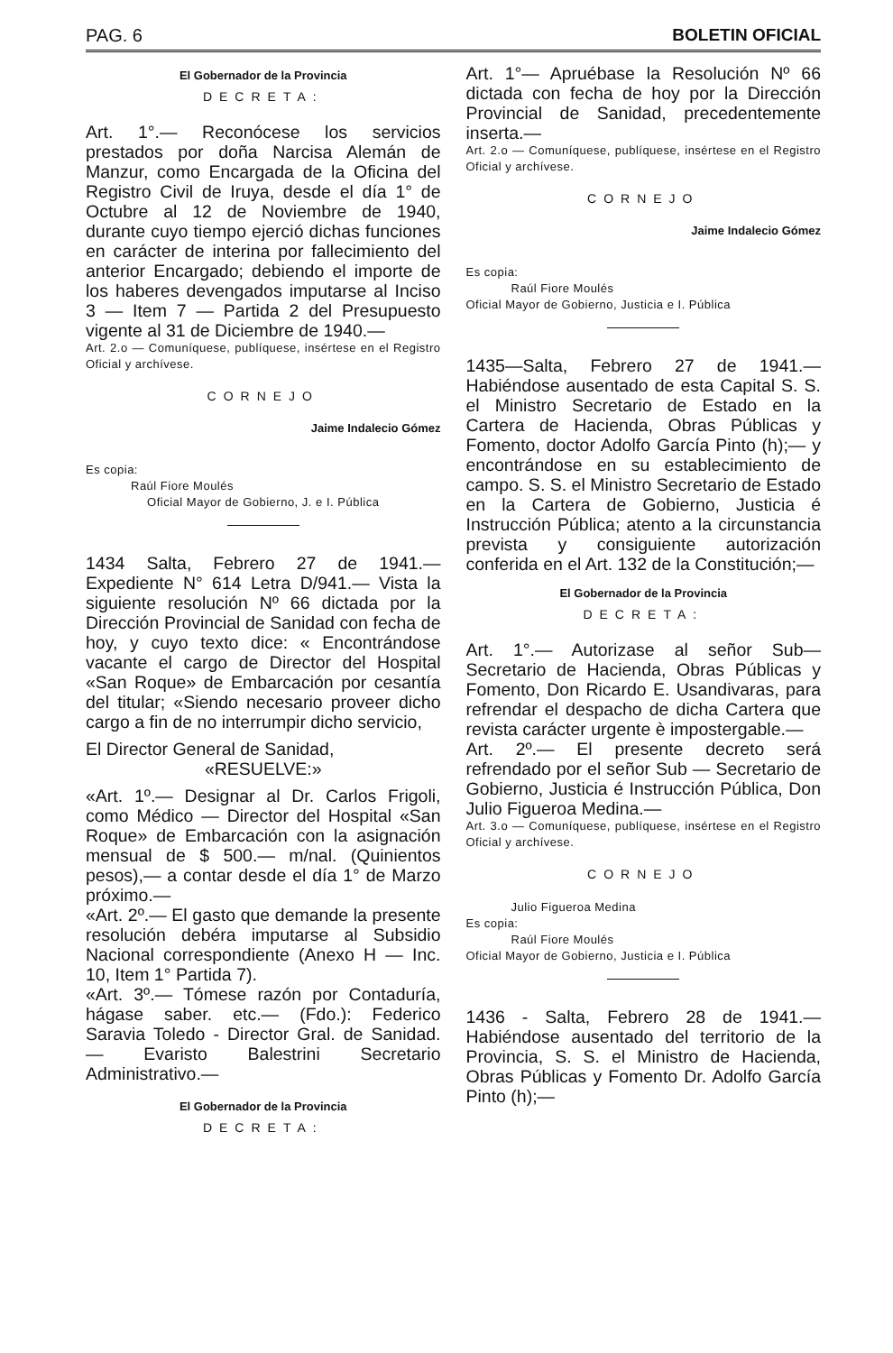PAG. 6 BOLETIN OFICIAL
El Gobernador de la Provincia
DECRETA:
Art. 1°.— Reconócese los servicios prestados por doña Narcisa Alemán de Manzur, como Encargada de la Oficina del Registro Civil de Iruya, desde el día 1° de Octubre al 12 de Noviembre de 1940, durante cuyo tiempo ejerció dichas funciones en carácter de interina por fallecimiento del anterior Encargado; debiendo el importe de los haberes devengados imputarse al Inciso 3 — Item 7 — Partida 2 del Presupuesto vigente al 31 de Diciembre de 1940.—
Art. 2.o — Comuníquese, publíquese, insértese en el Registro Oficial y archívese.
CORNEJO
Jaime Indalecio Gómez
Es copia:
Raúl Fiore Moulés
Oficial Mayor de Gobierno, J. e I. Pública
1434 Salta, Febrero 27 de 1941.— Expediente N° 614 Letra D/941.— Vista la siguiente resolución Nº 66 dictada por la Dirección Provincial de Sanidad con fecha de hoy, y cuyo texto dice: « Encontrándose vacante el cargo de Director del Hospital «San Roque» de Embarcación por cesantía del titular; «Siendo necesario proveer dicho cargo a fin de no interrumpir dicho servicio,
El Director General de Sanidad,
«RESUELVE:»
«Art. 1º.— Designar al Dr. Carlos Frigoli, como Médico — Director del Hospital «San Roque» de Embarcación con la asignación mensual de $ 500.— m/nal. (Quinientos pesos),— a contar desde el día 1° de Marzo próximo.—
«Art. 2º.— El gasto que demande la presente resolución debéra imputarse al Subsidio Nacional correspondiente (Anexo H — Inc. 10, Item 1° Partida 7).
«Art. 3º.— Tómese razón por Contaduría, hágase saber. etc.— (Fdo.): Federico Saravia Toledo - Director Gral. de Sanidad. — Evaristo Balestrini Secretario Administrativo.—
El Gobernador de la Provincia
DECRETA:
Art. 1°— Apruébase la Resolución Nº 66 dictada con fecha de hoy por la Dirección Provincial de Sanidad, precedentemente inserta.—
Art. 2.o — Comuníquese, publíquese, insértese en el Registro Oficial y archívese.
CORNEJO
Jaime Indalecio Gómez
Es copia:
Raúl Fiore Moulés
Oficial Mayor de Gobierno, Justicia e I. Pública
1435—Salta, Febrero 27 de 1941.— Habiéndose ausentado de esta Capital S. S. el Ministro Secretario de Estado en la Cartera de Hacienda, Obras Públicas y Fomento, doctor Adolfo García Pinto (h);— y encontrándose en su establecimiento de campo. S. S. el Ministro Secretario de Estado en la Cartera de Gobierno, Justicia é Instrucción Pública; atento a la circunstancia prevista y consiguiente autorización conferida en el Art. 132 de la Constitución;—
El Gobernador de la Provincia
DECRETA:
Art. 1°.— Autorizase al señor Sub— Secretario de Hacienda, Obras Públicas y Fomento, Don Ricardo E. Usandivaras, para refrendar el despacho de dicha Cartera que revista carácter urgente è impostergable.—
Art. 2º.— El presente decreto será refrendado por el señor Sub — Secretario de Gobierno, Justicia é Instrucción Pública, Don Julio Figueroa Medina.—
Art. 3.o — Comuníquese, publíquese, insértese en el Registro Oficial y archívese.
CORNEJO
Julio Figueroa Medina
Es copia:
Raúl Fiore Moulés
Oficial Mayor de Gobierno, Justicia e I. Pública
1436 - Salta, Febrero 28 de 1941.— Habiéndose ausentado del territorio de la Provincia, S. S. el Ministro de Hacienda, Obras Públicas y Fomento Dr. Adolfo García Pinto (h);—